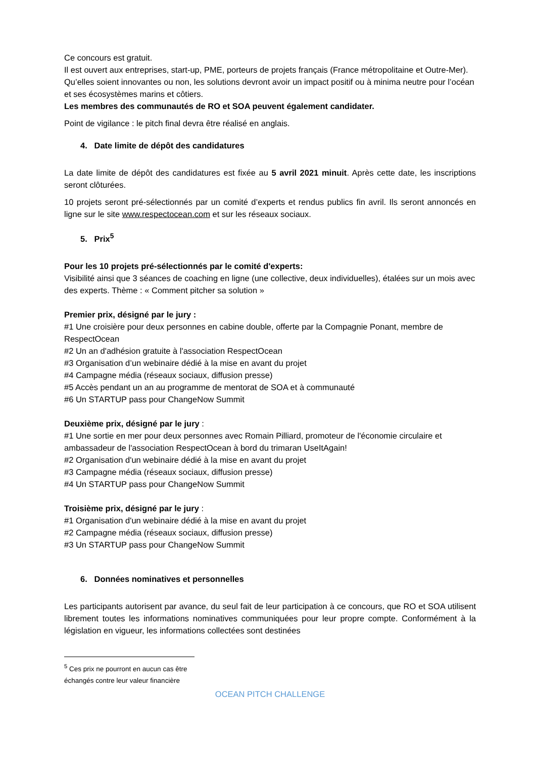Ce concours est gratuit.
Il est ouvert aux entreprises, start-up, PME, porteurs de projets français (France métropolitaine et Outre-Mer).
Qu’elles soient innovantes ou non, les solutions devront avoir un impact positif ou à minima neutre pour l’océan et ses écosystèmes marins et côtiers.
Les membres des communautés de RO et SOA peuvent également candidater.
Point de vigilance : le pitch final devra être réalisé en anglais.
4. Date limite de dépôt des candidatures
La date limite de dépôt des candidatures est fixée au 5 avril 2021 minuit. Après cette date, les inscriptions seront clôturées.
10 projets seront pré-sélectionnés par un comité d’experts et rendus publics fin avril. Ils seront annoncés en ligne sur le site www.respectocean.com et sur les réseaux sociaux.
5. Prix<sup>5</sup>
Pour les 10 projets pré-sélectionnés par le comité d'experts:
Visibilité ainsi que 3 séances de coaching en ligne (une collective, deux individuelles), étalées sur un mois avec des experts. Thème : « Comment pitcher sa solution »
Premier prix, désigné par le jury :
#1 Une croisière pour deux personnes en cabine double, offerte par la Compagnie Ponant, membre de RespectOcean
#2 Un an d'adhésion gratuite à l'association RespectOcean
#3 Organisation d’un webinaire dédié à la mise en avant du projet
#4 Campagne média (réseaux sociaux, diffusion presse)
#5 Accès pendant un an au programme de mentorat de SOA et à communauté
#6 Un STARTUP pass pour ChangeNow Summit
Deuxième prix, désigné par le jury :
#1 Une sortie en mer pour deux personnes avec Romain Pilliard, promoteur de l'économie circulaire et ambassadeur de l'association RespectOcean à bord du trimaran UseItAgain!
#2 Organisation d'un webinaire dédié à la mise en avant du projet
#3 Campagne média (réseaux sociaux, diffusion presse)
#4 Un STARTUP pass pour ChangeNow Summit
Troisième prix, désigné par le jury :
#1 Organisation d'un webinaire dédié à la mise en avant du projet
#2 Campagne média (réseaux sociaux, diffusion presse)
#3 Un STARTUP pass pour ChangeNow Summit
6. Données nominatives et personnelles
Les participants autorisent par avance, du seul fait de leur participation à ce concours, que RO et SOA utilisent librement toutes les informations nominatives communiquées pour leur propre compte. Conformément à la législation en vigueur, les informations collectées sont destinées
<sup>5</sup> Ces prix ne pourront en aucun cas être échangés contre leur valeur financière
OCEAN PITCH CHALLENGE